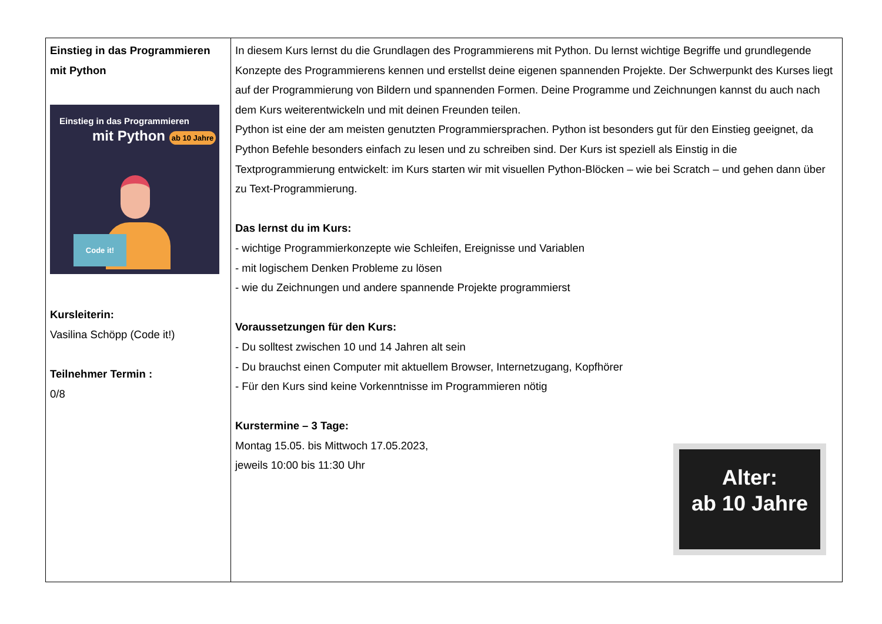| Einstieg in das Programmieren mit Python Einstieg in das Programmieren mit Python ab 10 Jahre Code it! Kursleiterin: Vasilina Schöpp (Code it!) Teilnehmer Termin : 0/8 | In diesem Kurs lernst du die Grundlagen des Programmierens mit Python. Du lernst wichtige Begriffe und grundlegende Konzepte des Programmierens kennen und erstellst deine eigenen spannenden Projekte. Der Schwerpunkt des Kurses liegt auf der Programmierung von Bildern und spannenden Formen. Deine Programme und Zeichnungen kannst du auch nach dem Kurs weiterentwickeln und mit deinen Freunden teilen. Python ist eine der am meisten genutzten Programmiersprachen. Python ist besonders gut für den Einstieg geeignet, da Python Befehle besonders einfach zu lesen und zu schreiben sind. Der Kurs ist speziell als Einstig in die Textprogrammierung entwickelt: im Kurs starten wir mit visuellen Python-Blöcken – wie bei Scratch – und gehen dann über zu Text-Programmierung. Das lernst du im Kurs: - wichtige Programmierkonzepte wie Schleifen, Ereignisse und Variablen - mit logischem Denken Probleme zu lösen - wie du Zeichnungen und andere spannende Projekte programmierst Voraussetzungen für den Kurs: - Du solltest zwischen 10 und 14 Jahren alt sein - Du brauchst einen Computer mit aktuellem Browser, Internetzugang, Kopfhörer - Für den Kurs sind keine Vorkenntnisse im Programmieren nötig Kurstermine – 3 Tage: Montag 15.05. bis Mittwoch 17.05.2023, Alter: ab 10 Jahre jeweils 10:00 bis 11:30 Uhr |